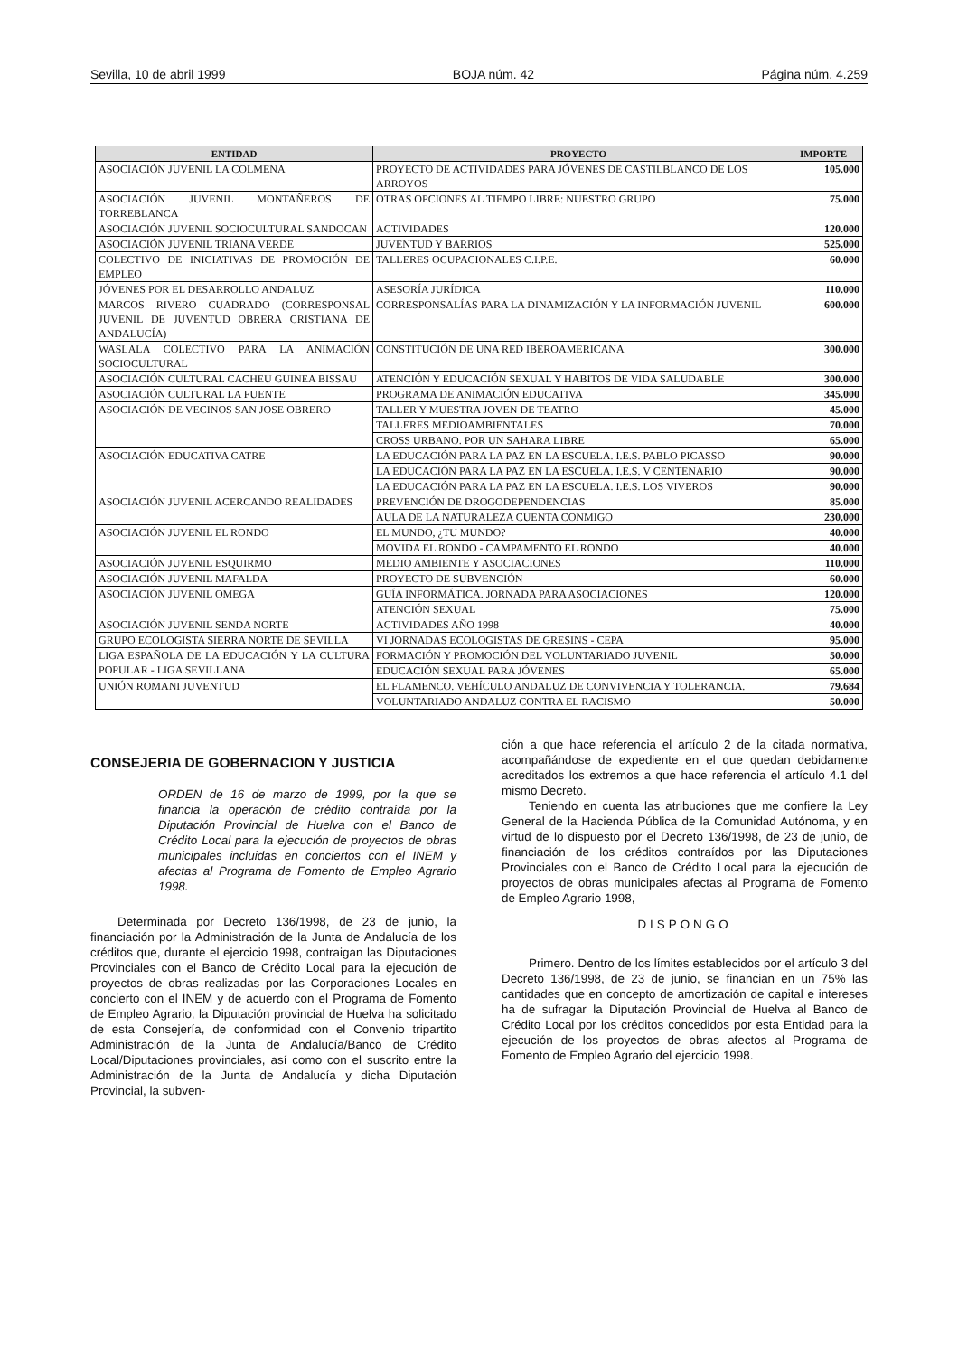Sevilla, 10 de abril 1999 BOJA núm. 42 Página núm. 4.259
| ENTIDAD | PROYECTO | IMPORTE |
| --- | --- | --- |
| ASOCIACIÓN JUVENIL LA COLMENA | PROYECTO DE ACTIVIDADES PARA JÓVENES DE CASTILBLANCO DE LOS ARROYOS | 105.000 |
| ASOCIACIÓN JUVENIL MONTAÑEROS DE TORREBLANCA | OTRAS OPCIONES AL TIEMPO LIBRE: NUESTRO GRUPO | 75.000 |
| ASOCIACIÓN JUVENIL SOCIOCULTURAL SANDOCAN | ACTIVIDADES | 120.000 |
| ASOCIACIÓN JUVENIL TRIANA VERDE | JUVENTUD Y BARRIOS | 525.000 |
| COLECTIVO DE INICIATIVAS DE PROMOCIÓN DE EMPLEO | TALLERES OCUPACIONALES C.I.P.E. | 60.000 |
| JÓVENES POR EL DESARROLLO ANDALUZ | ASESORÍA JURÍDICA | 110.000 |
| MARCOS RIVERO CUADRADO (CORRESPONSAL JUVENIL DE JUVENTUD OBRERA CRISTIANA DE ANDALUCÍA) | CORRESPONSALÍAS PARA LA DINAMIZACIÓN Y LA INFORMACIÓN JUVENIL | 600.000 |
| WASLALA COLECTIVO PARA LA ANIMACIÓN SOCIOCULTURAL | CONSTITUCIÓN DE UNA RED IBEROAMERICANA | 300.000 |
| ASOCIACIÓN CULTURAL CACHEU GUINEA BISSAU | ATENCIÓN Y EDUCACIÓN SEXUAL Y HABITOS DE VIDA SALUDABLE | 300.000 |
| ASOCIACIÓN CULTURAL LA FUENTE | PROGRAMA DE ANIMACIÓN EDUCATIVA | 345.000 |
| ASOCIACIÓN DE VECINOS SAN JOSE OBRERO | TALLER Y MUESTRA JOVEN DE TEATRO | 45.000 |
| | TALLERES MEDIOAMBIENTALES | 70.000 |
| | CROSS URBANO. POR UN SAHARA LIBRE | 65.000 |
| ASOCIACIÓN EDUCATIVA CATRE | LA EDUCACIÓN PARA LA PAZ EN LA ESCUELA. I.E.S. PABLO PICASSO | 90.000 |
| | LA EDUCACIÓN PARA LA PAZ EN LA ESCUELA. I.E.S. V CENTENARIO | 90.000 |
| | LA EDUCACIÓN PARA LA PAZ EN LA ESCUELA. I.E.S. LOS VIVEROS | 90.000 |
| ASOCIACIÓN JUVENIL ACERCANDO REALIDADES | PREVENCIÓN DE DROGODEPENDENCIAS | 85.000 |
| | AULA DE LA NATURALEZA CUENTA CONMIGO | 230.000 |
| ASOCIACIÓN JUVENIL EL RONDO | EL MUNDO, ¿TU MUNDO? | 40.000 |
| | MOVIDA EL RONDO - CAMPAMENTO EL RONDO | 40.000 |
| ASOCIACIÓN JUVENIL ESQUIRMO | MEDIO AMBIENTE Y ASOCIACIONES | 110.000 |
| ASOCIACIÓN JUVENIL MAFALDA | PROYECTO DE SUBVENCIÓN | 60.000 |
| ASOCIACIÓN JUVENIL OMEGA | GUÍA INFORMÁTICA. JORNADA PARA ASOCIACIONES | 120.000 |
| | ATENCIÓN SEXUAL | 75.000 |
| ASOCIACIÓN JUVENIL SENDA NORTE | ACTIVIDADES AÑO 1998 | 40.000 |
| GRUPO ECOLOGISTA SIERRA NORTE DE SEVILLA | VI JORNADAS ECOLOGISTAS DE GRESINS - CEPA | 95.000 |
| LIGA ESPAÑOLA DE LA EDUCACIÓN Y LA CULTURA POPULAR - LIGA SEVILLANA | FORMACIÓN Y PROMOCIÓN DEL VOLUNTARIADO JUVENIL | 50.000 |
| | EDUCACIÓN SEXUAL PARA JÓVENES | 65.000 |
| UNIÓN ROMANI JUVENTUD | EL FLAMENCO. VEHÍCULO ANDALUZ DE CONVIVENCIA Y TOLERANCIA. | 79.684 |
| | VOLUNTARIADO ANDALUZ CONTRA EL RACISMO | 50.000 |
CONSEJERIA DE GOBERNACION Y JUSTICIA
ORDEN de 16 de marzo de 1999, por la que se financia la operación de crédito contraída por la Diputación Provincial de Huelva con el Banco de Crédito Local para la ejecución de proyectos de obras municipales incluidas en conciertos con el INEM y afectas al Programa de Fomento de Empleo Agrario 1998.
Determinada por Decreto 136/1998, de 23 de junio, la financiación por la Administración de la Junta de Andalucía de los créditos que, durante el ejercicio 1998, contraigan las Diputaciones Provinciales con el Banco de Crédito Local para la ejecución de proyectos de obras realizadas por las Corporaciones Locales en concierto con el INEM y de acuerdo con el Programa de Fomento de Empleo Agrario, la Diputación provincial de Huelva ha solicitado de esta Consejería, de conformidad con el Convenio tripartito Administración de la Junta de Andalucía/Banco de Crédito Local/Diputaciones provinciales, así como con el suscrito entre la Administración de la Junta de Andalucía y dicha Diputación Provincial, la subven-
ción a que hace referencia el artículo 2 de la citada normativa, acompañándose de expediente en el que quedan debidamente acreditados los extremos a que hace referencia el artículo 4.1 del mismo Decreto.
Teniendo en cuenta las atribuciones que me confiere la Ley General de la Hacienda Pública de la Comunidad Autónoma, y en virtud de lo dispuesto por el Decreto 136/1998, de 23 de junio, de financiación de los créditos contraídos por las Diputaciones Provinciales con el Banco de Crédito Local para la ejecución de proyectos de obras municipales afectas al Programa de Fomento de Empleo Agrario 1998,
DISPONGO
Primero. Dentro de los límites establecidos por el artículo 3 del Decreto 136/1998, de 23 de junio, se financian en un 75% las cantidades que en concepto de amortización de capital e intereses ha de sufragar la Diputación Provincial de Huelva al Banco de Crédito Local por los créditos concedidos por esta Entidad para la ejecución de los proyectos de obras afectos al Programa de Fomento de Empleo Agrario del ejercicio 1998.